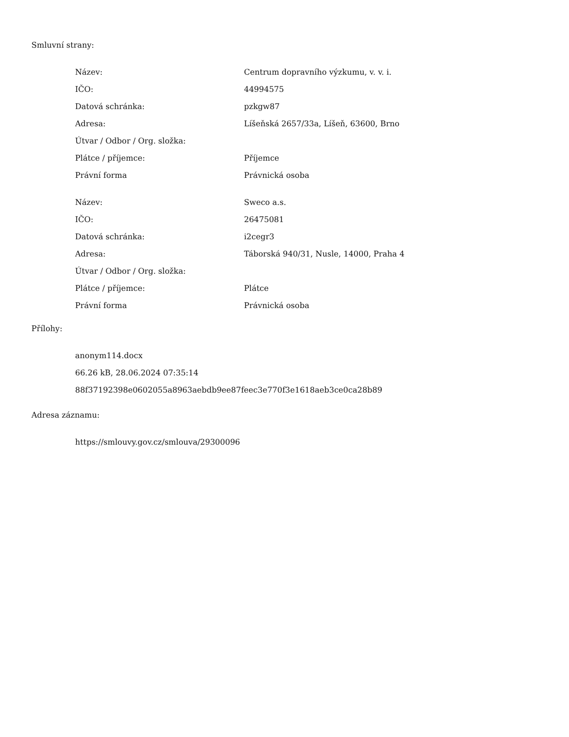Smluvní strany:
| Název: | Centrum dopravního výzkumu, v. v. i. |
| IČO: | 44994575 |
| Datová schránka: | pzkgw87 |
| Adresa: | Líšeňská 2657/33a, Líšeň, 63600, Brno |
| Útvar / Odbor / Org. složka: | |
| Plátce / příjemce: | Příjemce |
| Právní forma | Právnická osoba |
| Název: | Sweco a.s. |
| IČO: | 26475081 |
| Datová schránka: | i2cegr3 |
| Adresa: | Táborská 940/31, Nusle, 14000, Praha 4 |
| Útvar / Odbor / Org. složka: | |
| Plátce / příjemce: | Plátce |
| Právní forma | Právnická osoba |
Přílohy:
anonym114.docx
66.26 kB, 28.06.2024 07:35:14
88f37192398e0602055a8963aebdb9ee87feec3e770f3e1618aeb3ce0ca28b89
Adresa záznamu:
https://smlouvy.gov.cz/smlouva/29300096